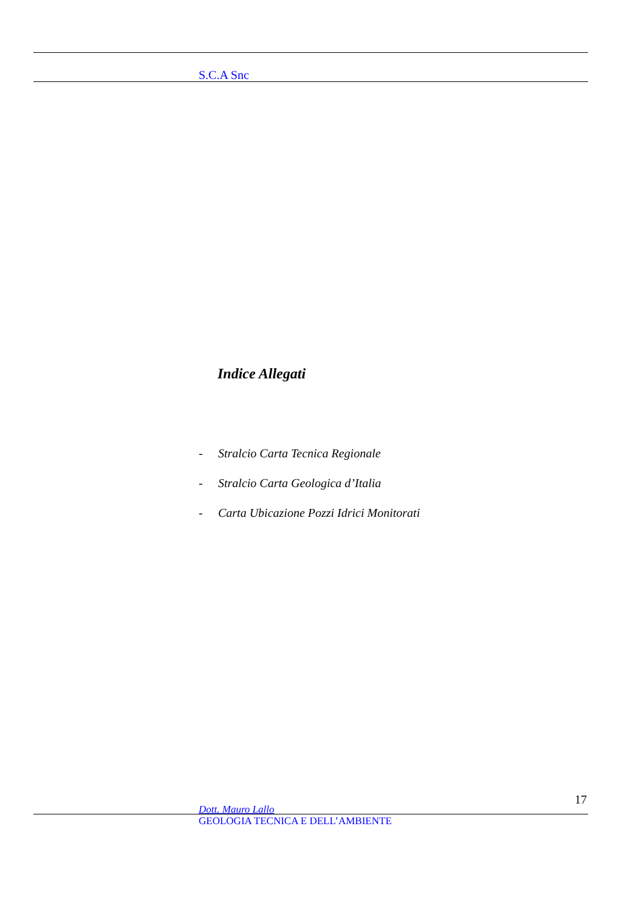S.C.A Snc
Indice Allegati
- Stralcio Carta Tecnica Regionale
- Stralcio Carta Geologica d’Italia
- Carta Ubicazione Pozzi Idrici Monitorati
17
Dott. Mauro Lallo
GEOLOGIA TECNICA E DELL’AMBIENTE